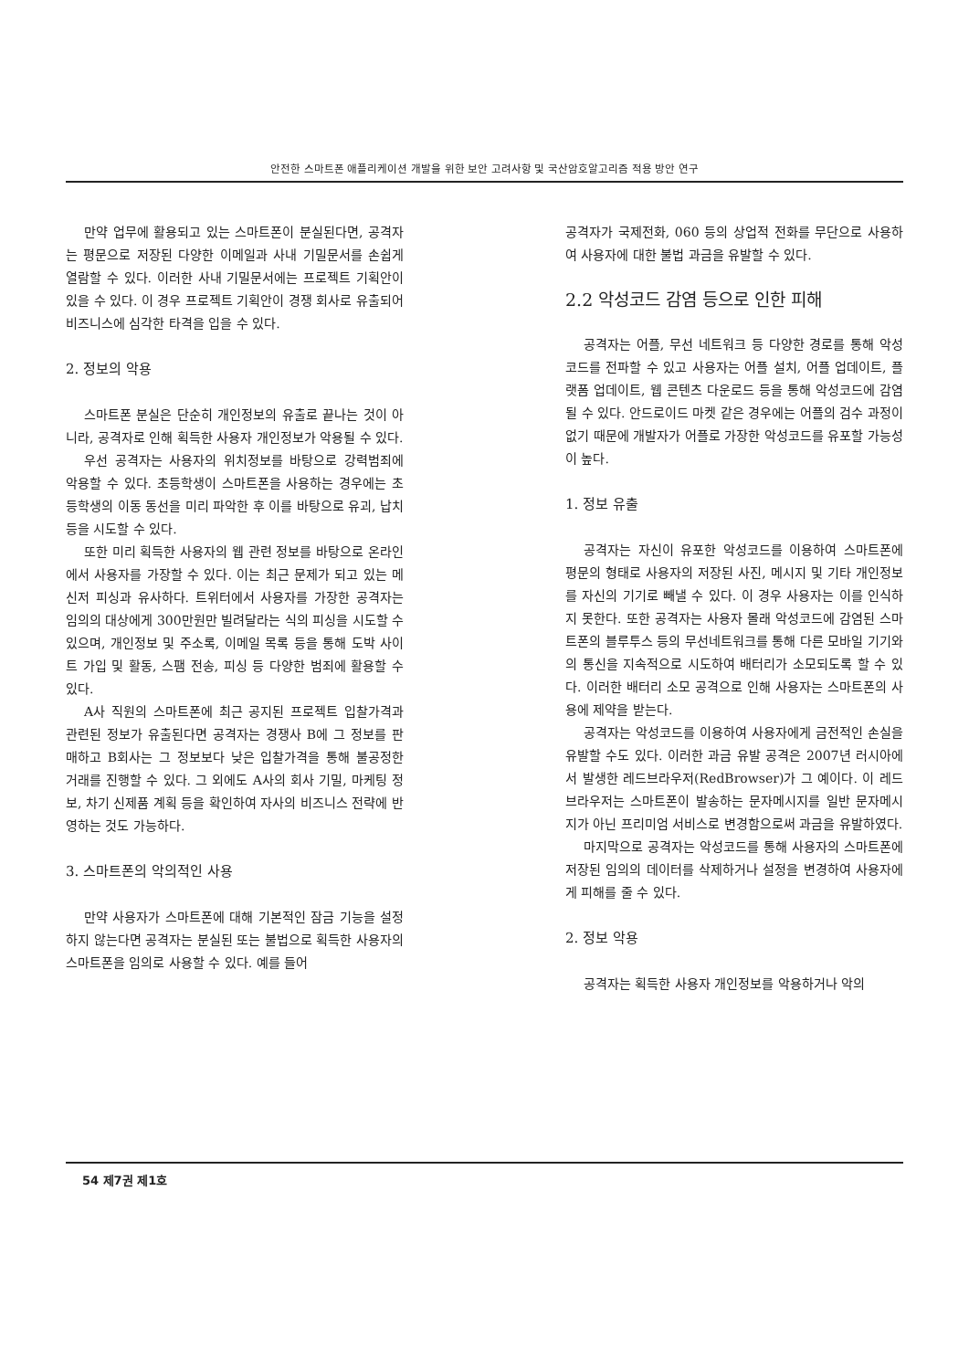안전한 스마트폰 애플리케이션 개발을 위한 보안 고려사항 및 국산암호알고리즘 적용 방안 연구
만약 업무에 활용되고 있는 스마트폰이 분실된다면, 공격자는 평문으로 저장된 다양한 이메일과 사내 기밀문서를 손쉽게 열람할 수 있다. 이러한 사내 기밀문서에는 프로젝트 기획안이 있을 수 있다. 이 경우 프로젝트 기획안이 경쟁 회사로 유출되어 비즈니스에 심각한 타격을 입을 수 있다.
2. 정보의 악용
스마트폰 분실은 단순히 개인정보의 유출로 끝나는 것이 아니라, 공격자로 인해 획득한 사용자 개인정보가 악용될 수 있다.
우선 공격자는 사용자의 위치정보를 바탕으로 강력범죄에 악용할 수 있다. 초등학생이 스마트폰을 사용하는 경우에는 초등학생의 이동 동선을 미리 파악한 후 이를 바탕으로 유괴, 납치 등을 시도할 수 있다.
또한 미리 획득한 사용자의 웹 관련 정보를 바탕으로 온라인에서 사용자를 가장할 수 있다. 이는 최근 문제가 되고 있는 메신저 피싱과 유사하다. 트위터에서 사용자를 가장한 공격자는 임의의 대상에게 300만원만 빌려달라는 식의 피싱을 시도할 수 있으며, 개인정보 및 주소록, 이메일 목록 등을 통해 도박 사이트 가입 및 활동, 스팸 전송, 피싱 등 다양한 범죄에 활용할 수 있다.
A사 직원의 스마트폰에 최근 공지된 프로젝트 입찰가격과 관련된 정보가 유출된다면 공격자는 경쟁사 B에 그 정보를 판매하고 B회사는 그 정보보다 낮은 입찰가격을 통해 불공정한 거래를 진행할 수 있다. 그 외에도 A사의 회사 기밀, 마케팅 정보, 차기 신제품 계획 등을 확인하여 자사의 비즈니스 전략에 반영하는 것도 가능하다.
3. 스마트폰의 악의적인 사용
만약 사용자가 스마트폰에 대해 기본적인 잠금 기능을 설정하지 않는다면 공격자는 분실된 또는 불법으로 획득한 사용자의 스마트폰을 임의로 사용할 수 있다. 예를 들어
공격자가 국제전화, 060 등의 상업적 전화를 무단으로 사용하여 사용자에 대한 불법 과금을 유발할 수 있다.
2.2 악성코드 감염 등으로 인한 피해
공격자는 어플, 무선 네트워크 등 다양한 경로를 통해 악성코드를 전파할 수 있고 사용자는 어플 설치, 어플 업데이트, 플랫폼 업데이트, 웹 콘텐츠 다운로드 등을 통해 악성코드에 감염될 수 있다. 안드로이드 마켓 같은 경우에는 어플의 검수 과정이 없기 때문에 개발자가 어플로 가장한 악성코드를 유포할 가능성이 높다.
1. 정보 유출
공격자는 자신이 유포한 악성코드를 이용하여 스마트폰에 평문의 형태로 사용자의 저장된 사진, 메시지 및 기타 개인정보를 자신의 기기로 빼낼 수 있다. 이 경우 사용자는 이를 인식하지 못한다. 또한 공격자는 사용자 몰래 악성코드에 감염된 스마트폰의 블루투스 등의 무선네트워크를 통해 다른 모바일 기기와의 통신을 지속적으로 시도하여 배터리가 소모되도록 할 수 있다. 이러한 배터리 소모 공격으로 인해 사용자는 스마트폰의 사용에 제약을 받는다.
공격자는 악성코드를 이용하여 사용자에게 금전적인 손실을 유발할 수도 있다. 이러한 과금 유발 공격은 2007년 러시아에서 발생한 레드브라우저(RedBrowser)가 그 예이다. 이 레드브라우저는 스마트폰이 발송하는 문자메시지를 일반 문자메시지가 아닌 프리미엄 서비스로 변경함으로써 과금을 유발하였다.
마지막으로 공격자는 악성코드를 통해 사용자의 스마트폰에 저장된 임의의 데이터를 삭제하거나 설정을 변경하여 사용자에게 피해를 줄 수 있다.
2. 정보 악용
공격자는 획득한 사용자 개인정보를 악용하거나 악의
54 제7권 제1호